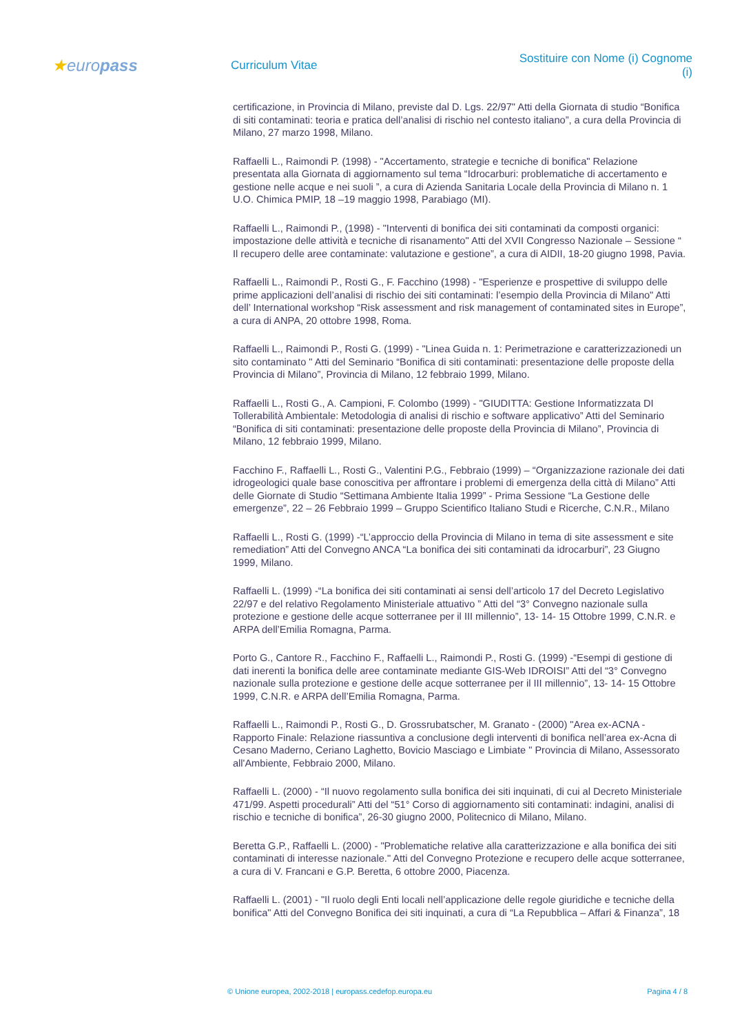★europass
Curriculum Vitae
Sostituire con Nome (i) Cognome (i)
certificazione, in Provincia di Milano, previste dal D. Lgs. 22/97" Atti della Giornata di studio “Bonifica di siti contaminati: teoria e pratica dell’analisi di rischio nel contesto italiano”, a cura della Provincia di Milano, 27 marzo 1998, Milano.
Raffaelli L., Raimondi P. (1998) - "Accertamento, strategie e tecniche di bonifica" Relazione presentata alla Giornata di aggiornamento sul tema “Idrocarburi: problematiche di accertamento e gestione nelle acque e nei suoli ”, a cura di Azienda Sanitaria Locale della Provincia di Milano n. 1 U.O. Chimica PMIP, 18 –19 maggio 1998, Parabiago (MI).
Raffaelli L., Raimondi P., (1998) - "Interventi di bonifica dei siti contaminati da composti organici: impostazione delle attività e tecniche di risanamento" Atti del XVII Congresso Nazionale – Sessione “ Il recupero delle aree contaminate: valutazione e gestione”, a cura di AIDII, 18-20 giugno 1998, Pavia.
Raffaelli L., Raimondi P., Rosti G., F. Facchino (1998) - "Esperienze e prospettive di sviluppo delle prime applicazioni dell’analisi di rischio dei siti contaminati: l’esempio della Provincia di Milano" Atti dell’ International workshop “Risk assessment and risk management of contaminated sites in Europe”, a cura di ANPA, 20 ottobre 1998, Roma.
Raffaelli L., Raimondi P., Rosti G. (1999) - "Linea Guida n. 1: Perimetrazione e caratterizzazionedi un sito contaminato " Atti del Seminario “Bonifica di siti contaminati: presentazione delle proposte della Provincia di Milano”, Provincia di Milano, 12 febbraio 1999, Milano.
Raffaelli L., Rosti G., A. Campioni, F. Colombo (1999) - "GIUDITTA: Gestione Informatizzata DI Tollerabilità Ambientale: Metodologia di analisi di rischio e software applicativo” Atti del Seminario “Bonifica di siti contaminati: presentazione delle proposte della Provincia di Milano”, Provincia di Milano, 12 febbraio 1999, Milano.
Facchino F., Raffaelli L., Rosti G., Valentini P.G., Febbraio (1999) – “Organizzazione razionale dei dati idrogeologici quale base conoscitiva per affrontare i problemi di emergenza della città di Milano” Atti delle Giornate di Studio “Settimana Ambiente Italia 1999” - Prima Sessione “La Gestione delle emergenze”, 22 – 26 Febbraio 1999 – Gruppo Scientifico Italiano Studi e Ricerche, C.N.R., Milano
Raffaelli L., Rosti G. (1999) -“L’approccio della Provincia di Milano in tema di site assessment e site remediation” Atti del Convegno ANCA “La bonifica dei siti contaminati da idrocarburi”, 23 Giugno 1999, Milano.
Raffaelli L. (1999) -“La bonifica dei siti contaminati ai sensi dell’articolo 17 del Decreto Legislativo 22/97 e del relativo Regolamento Ministeriale attuativo ” Atti del “3° Convegno nazionale sulla protezione e gestione delle acque sotterranee per il III millennio”, 13- 14- 15 Ottobre 1999, C.N.R. e ARPA dell’Emilia Romagna, Parma.
Porto G., Cantore R., Facchino F., Raffaelli L., Raimondi P., Rosti G. (1999) -“Esempi di gestione di dati inerenti la bonifica delle aree contaminate mediante GIS-Web IDROISI” Atti del “3° Convegno nazionale sulla protezione e gestione delle acque sotterranee per il III millennio”, 13- 14- 15 Ottobre 1999, C.N.R. e ARPA dell’Emilia Romagna, Parma.
Raffaelli L., Raimondi P., Rosti G., D. Grossrubatscher, M. Granato - (2000) "Area ex-ACNA - Rapporto Finale: Relazione riassuntiva a conclusione degli interventi di bonifica nell’area ex-Acna di Cesano Maderno, Ceriano Laghetto, Bovicio Masciago e Limbiate " Provincia di Milano, Assessorato all'Ambiente, Febbraio 2000, Milano.
Raffaelli L. (2000) - “Il nuovo regolamento sulla bonifica dei siti inquinati, di cui al Decreto Ministeriale 471/99. Aspetti procedurali” Atti del “51° Corso di aggiornamento siti contaminati: indagini, analisi di rischio e tecniche di bonifica”, 26-30 giugno 2000, Politecnico di Milano, Milano.
Beretta G.P., Raffaelli L. (2000) - "Problematiche relative alla caratterizzazione e alla bonifica dei siti contaminati di interesse nazionale." Atti del Convegno Protezione e recupero delle acque sotterranee, a cura di V. Francani e G.P. Beretta, 6 ottobre 2000, Piacenza.
Raffaelli L. (2001) - "Il ruolo degli Enti locali nell’applicazione delle regole giuridiche e tecniche della bonifica" Atti del Convegno Bonifica dei siti inquinati, a cura di “La Repubblica – Affari & Finanza”, 18
© Unione europea, 2002-2018 | europass.cedefop.europa.eu Pagina 4 / 8